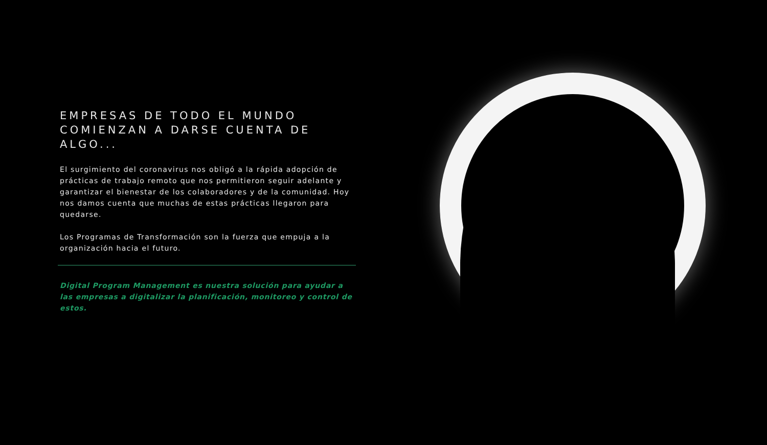EMPRESAS DE TODO EL MUNDO
COMIENZAN A DARSE CUENTA DE ALGO...
El surgimiento del coronavirus nos obligó a la rápida adopción de prácticas de trabajo remoto que nos permitieron seguir adelante y garantizar el bienestar de los colaboradores y de la comunidad. Hoy nos damos cuenta que muchas de estas prácticas llegaron para quedarse.
Los Programas de Transformación son la fuerza que empuja a la organización hacia el futuro.
Digital Program Management es nuestra solución para ayudar a las empresas a digitalizar la planificación, monitoreo y control de estos.